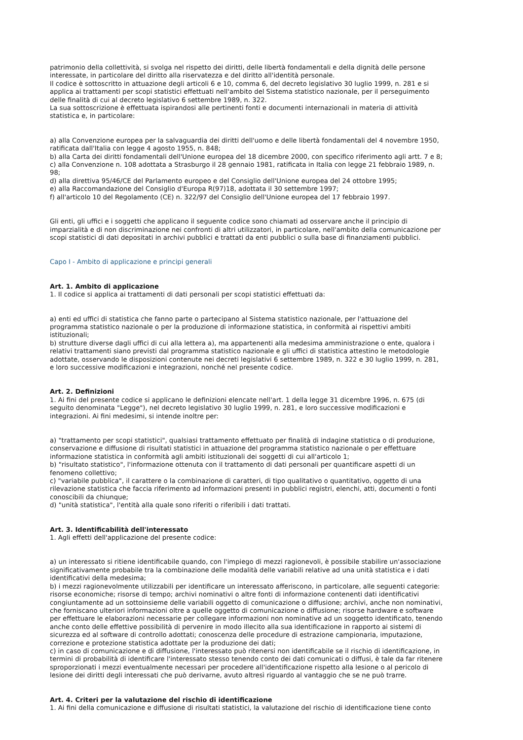patrimonio della collettività, si svolga nel rispetto dei diritti, delle libertà fondamentali e della dignità delle persone interessate, in particolare del diritto alla riservatezza e del diritto all'identità personale.
Il codice è sottoscritto in attuazione degli articoli 6 e 10, comma 6, del decreto legislativo 30 luglio 1999, n. 281 e si applica ai trattamenti per scopi statistici effettuati nell'ambito del Sistema statistico nazionale, per il perseguimento delle finalità di cui al decreto legislativo 6 settembre 1989, n. 322.
La sua sottoscrizione è effettuata ispirandosi alle pertinenti fonti e documenti internazionali in materia di attività statistica e, in particolare:
a) alla Convenzione europea per la salvaguardia dei diritti dell'uomo e delle libertà fondamentali del 4 novembre 1950, ratificata dall'Italia con legge 4 agosto 1955, n. 848;
b) alla Carta dei diritti fondamentali dell'Unione europea del 18 dicembre 2000, con specifico riferimento agli artt. 7 e 8;
c) alla Convenzione n. 108 adottata a Strasburgo il 28 gennaio 1981, ratificata in Italia con legge 21 febbraio 1989, n. 98;
d) alla direttiva 95/46/CE del Parlamento europeo e del Consiglio dell'Unione europea del 24 ottobre 1995;
e) alla Raccomandazione del Consiglio d'Europa R(97)18, adottata il 30 settembre 1997;
f) all'articolo 10 del Regolamento (CE) n. 322/97 del Consiglio dell'Unione europea del 17 febbraio 1997.
Gli enti, gli uffici e i soggetti che applicano il seguente codice sono chiamati ad osservare anche il principio di imparzialità e di non discriminazione nei confronti di altri utilizzatori, in particolare, nell'ambito della comunicazione per scopi statistici di dati depositati in archivi pubblici e trattati da enti pubblici o sulla base di finanziamenti pubblici.
Capo I - Ambito di applicazione e principi generali
Art. 1. Ambito di applicazione
1. Il codice si applica ai trattamenti di dati personali per scopi statistici effettuati da:
a) enti ed uffici di statistica che fanno parte o partecipano al Sistema statistico nazionale, per l'attuazione del programma statistico nazionale o per la produzione di informazione statistica, in conformità ai rispettivi ambiti istituzionali;
b) strutture diverse dagli uffici di cui alla lettera a), ma appartenenti alla medesima amministrazione o ente, qualora i relativi trattamenti siano previsti dal programma statistico nazionale e gli uffici di statistica attestino le metodologie adottate, osservando le disposizioni contenute nei decreti legislativi 6 settembre 1989, n. 322 e 30 luglio 1999, n. 281, e loro successive modificazioni e integrazioni, nonché nel presente codice.
Art. 2. Definizioni
1. Ai fini del presente codice si applicano le definizioni elencate nell'art. 1 della legge 31 dicembre 1996, n. 675 (di seguito denominata "Legge"), nel decreto legislativo 30 luglio 1999, n. 281, e loro successive modificazioni e integrazioni. Ai fini medesimi, si intende inoltre per:
a) "trattamento per scopi statistici", qualsiasi trattamento effettuato per finalità di indagine statistica o di produzione, conservazione e diffusione di risultati statistici in attuazione del programma statistico nazionale o per effettuare informazione statistica in conformità agli ambiti istituzionali dei soggetti di cui all'articolo 1;
b) "risultato statistico", l'informazione ottenuta con il trattamento di dati personali per quantificare aspetti di un fenomeno collettivo;
c) "variabile pubblica", il carattere o la combinazione di caratteri, di tipo qualitativo o quantitativo, oggetto di una rilevazione statistica che faccia riferimento ad informazioni presenti in pubblici registri, elenchi, atti, documenti o fonti conoscibili da chiunque;
d) "unità statistica", l'entità alla quale sono riferiti o riferibili i dati trattati.
Art. 3. Identificabilità dell'interessato
1. Agli effetti dell'applicazione del presente codice:
a) un interessato si ritiene identificabile quando, con l'impiego di mezzi ragionevoli, è possibile stabilire un'associazione significativamente probabile tra la combinazione delle modalità delle variabili relative ad una unità statistica e i dati identificativi della medesima;
b) i mezzi ragionevolmente utilizzabili per identificare un interessato afferiscono, in particolare, alle seguenti categorie: risorse economiche; risorse di tempo; archivi nominativi o altre fonti di informazione contenenti dati identificativi congiuntamente ad un sottoinsieme delle variabili oggetto di comunicazione o diffusione; archivi, anche non nominativi, che forniscano ulteriori informazioni oltre a quelle oggetto di comunicazione o diffusione; risorse hardware e software per effettuare le elaborazioni necessarie per collegare informazioni non nominative ad un soggetto identificato, tenendo anche conto delle effettive possibilità di pervenire in modo illecito alla sua identificazione in rapporto ai sistemi di sicurezza ed al software di controllo adottati; conoscenza delle procedure di estrazione campionaria, imputazione, correzione e protezione statistica adottate per la produzione dei dati;
c) in caso di comunicazione e di diffusione, l'interessato può ritenersi non identificabile se il rischio di identificazione, in termini di probabilità di identificare l'interessato stesso tenendo conto dei dati comunicati o diffusi, è tale da far ritenere sproporzionati i mezzi eventualmente necessari per procedere all'identificazione rispetto alla lesione o al pericolo di lesione dei diritti degli interessati che può derivarne, avuto altresì riguardo al vantaggio che se ne può trarre.
Art. 4. Criteri per la valutazione del rischio di identificazione
1. Ai fini della comunicazione e diffusione di risultati statistici, la valutazione del rischio di identificazione tiene conto